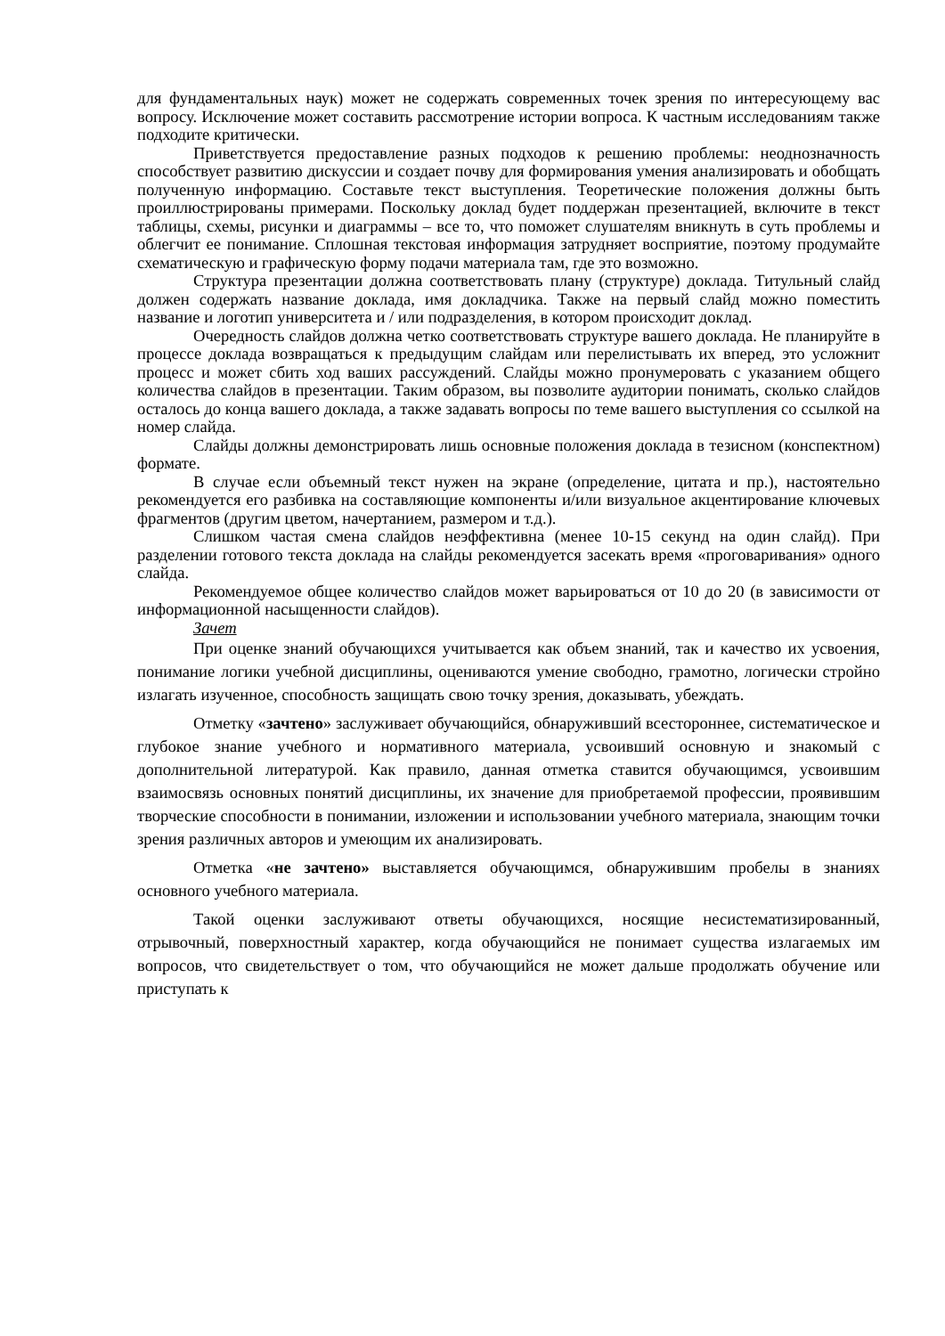для фундаментальных наук) может не содержать современных точек зрения по интересующему вас вопросу. Исключение может составить рассмотрение истории вопроса. К частным исследованиям также подходите критически.
Приветствуется предоставление разных подходов к решению проблемы: неоднозначность способствует развитию дискуссии и создает почву для формирования умения анализировать и обобщать полученную информацию. Составьте текст выступления. Теоретические положения должны быть проиллюстрированы примерами. Поскольку доклад будет поддержан презентацией, включите в текст таблицы, схемы, рисунки и диаграммы – все то, что поможет слушателям вникнуть в суть проблемы и облегчит ее понимание. Сплошная текстовая информация затрудняет восприятие, поэтому продумайте схематическую и графическую форму подачи материала там, где это возможно.
Структура презентации должна соответствовать плану (структуре) доклада. Титульный слайд должен содержать название доклада, имя докладчика. Также на первый слайд можно поместить название и логотип университета и / или подразделения, в котором происходит доклад.
Очередность слайдов должна четко соответствовать структуре вашего доклада. Не планируйте в процессе доклада возвращаться к предыдущим слайдам или перелистывать их вперед, это усложнит процесс и может сбить ход ваших рассуждений. Слайды можно пронумеровать с указанием общего количества слайдов в презентации. Таким образом, вы позволите аудитории понимать, сколько слайдов осталось до конца вашего доклада, а также задавать вопросы по теме вашего выступления со ссылкой на номер слайда.
Слайды должны демонстрировать лишь основные положения доклада в тезисном (конспектном) формате.
В случае если объемный текст нужен на экране (определение, цитата и пр.), настоятельно рекомендуется его разбивка на составляющие компоненты и/или визуальное акцентирование ключевых фрагментов (другим цветом, начертанием, размером и т.д.).
Слишком частая смена слайдов неэффективна (менее 10-15 секунд на один слайд). При разделении готового текста доклада на слайды рекомендуется засекать время «проговаривания» одного слайда.
Рекомендуемое общее количество слайдов может варьироваться от 10 до 20 (в зависимости от информационной насыщенности слайдов).
Зачет
При оценке знаний обучающихся учитывается как объем знаний, так и качество их усвоения, понимание логики учебной дисциплины, оцениваются умение свободно, грамотно, логически стройно излагать изученное, способность защищать свою точку зрения, доказывать, убеждать.
Отметку «зачтено» заслуживает обучающийся, обнаруживший всестороннее, систематическое и глубокое знание учебного и нормативного материала, усвоивший основную и знакомый с дополнительной литературой. Как правило, данная отметка ставится обучающимся, усвоившим взаимосвязь основных понятий дисциплины, их значение для приобретаемой профессии, проявившим творческие способности в понимании, изложении и использовании учебного материала, знающим точки зрения различных авторов и умеющим их анализировать.
Отметка «не зачтено» выставляется обучающимся, обнаружившим пробелы в знаниях основного учебного материала.
Такой оценки заслуживают ответы обучающихся, носящие несистематизированный, отрывочный, поверхностный характер, когда обучающийся не понимает существа излагаемых им вопросов, что свидетельствует о том, что обучающийся не может дальше продолжать обучение или приступать к